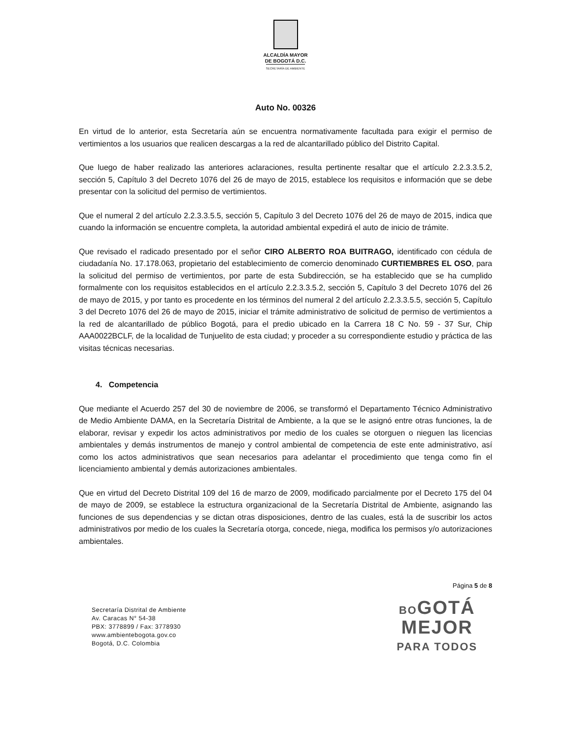ALCALDÍA MAYOR
DE BOGOTÁ D.C.
SECRETARÍA DE AMBIENTE
Auto No. 00326
En virtud de lo anterior, esta Secretaría aún se encuentra normativamente facultada para exigir el permiso de vertimientos a los usuarios que realicen descargas a la red de alcantarillado público del Distrito Capital.
Que luego de haber realizado las anteriores aclaraciones, resulta pertinente resaltar que el artículo 2.2.3.3.5.2, sección 5, Capítulo 3 del Decreto 1076 del 26 de mayo de 2015, establece los requisitos e información que se debe presentar con la solicitud del permiso de vertimientos.
Que el numeral 2 del artículo 2.2.3.3.5.5, sección 5, Capítulo 3 del Decreto 1076 del 26 de mayo de 2015, indica que cuando la información se encuentre completa, la autoridad ambiental expedirá el auto de inicio de trámite.
Que revisado el radicado presentado por el señor CIRO ALBERTO ROA BUITRAGO, identificado con cédula de ciudadanía No. 17.178.063, propietario del establecimiento de comercio denominado CURTIEMBRES EL OSO, para la solicitud del permiso de vertimientos, por parte de esta Subdirección, se ha establecido que se ha cumplido formalmente con los requisitos establecidos en el artículo 2.2.3.3.5.2, sección 5, Capítulo 3 del Decreto 1076 del 26 de mayo de 2015, y por tanto es procedente en los términos del numeral 2 del artículo 2.2.3.3.5.5, sección 5, Capítulo 3 del Decreto 1076 del 26 de mayo de 2015, iniciar el trámite administrativo de solicitud de permiso de vertimientos a la red de alcantarillado de público Bogotá, para el predio ubicado en la Carrera 18 C No. 59 - 37 Sur, Chip AAA0022BCLF, de la localidad de Tunjuelito de esta ciudad; y proceder a su correspondiente estudio y práctica de las visitas técnicas necesarias.
4. Competencia
Que mediante el Acuerdo 257 del 30 de noviembre de 2006, se transformó el Departamento Técnico Administrativo de Medio Ambiente DAMA, en la Secretaría Distrital de Ambiente, a la que se le asignó entre otras funciones, la de elaborar, revisar y expedir los actos administrativos por medio de los cuales se otorguen o nieguen las licencias ambientales y demás instrumentos de manejo y control ambiental de competencia de este ente administrativo, así como los actos administrativos que sean necesarios para adelantar el procedimiento que tenga como fin el licenciamiento ambiental y demás autorizaciones ambientales.
Que en virtud del Decreto Distrital 109 del 16 de marzo de 2009, modificado parcialmente por el Decreto 175 del 04 de mayo de 2009, se establece la estructura organizacional de la Secretaría Distrital de Ambiente, asignando las funciones de sus dependencias y se dictan otras disposiciones, dentro de las cuales, está la de suscribir los actos administrativos por medio de los cuales la Secretaría otorga, concede, niega, modifica los permisos y/o autorizaciones ambientales.
Página 5 de 8
Secretaría Distrital de Ambiente
Av. Caracas N° 54-38
PBX: 3778899 / Fax: 3778930
www.ambientebogota.gov.co
Bogotá, D.C. Colombia
BOGOTÁ
MEJOR
PARA TODOS